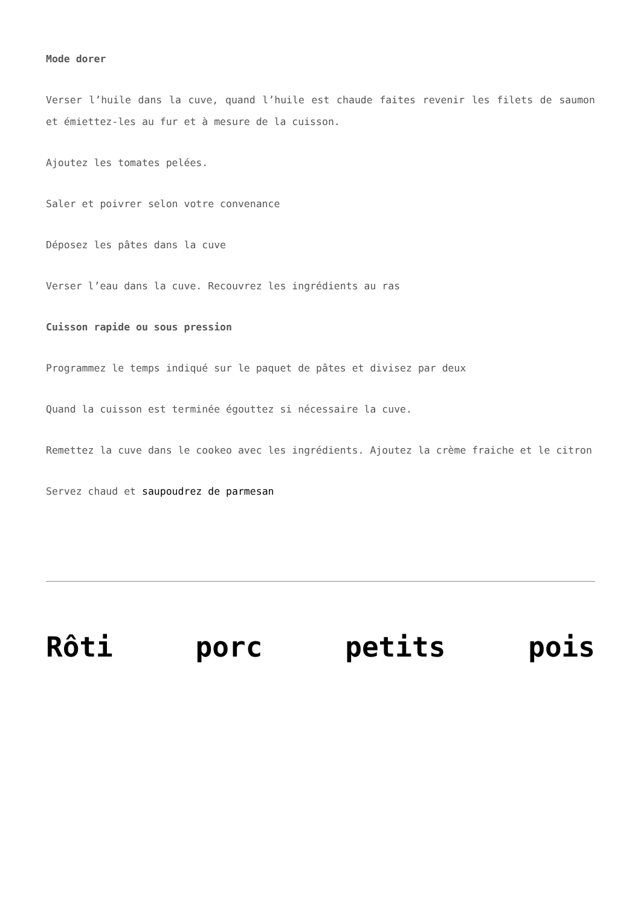Mode dorer
Verser l’huile dans la cuve, quand l’huile est chaude faites revenir les filets de saumon et émiettez-les au fur et à mesure de la cuisson.
Ajoutez les tomates pelées.
Saler et poivrer selon votre convenance
Déposez les pâtes dans la cuve
Verser l’eau dans la cuve. Recouvrez les ingrédients au ras
Cuisson rapide ou sous pression
Programmez le temps indiqué sur le paquet de pâtes et divisez par deux
Quand la cuisson est terminée égouttez si nécessaire la cuve.
Remettez la cuve dans le cookeo avec les ingrédients. Ajoutez la crème fraiche et le citron
Servez chaud et saupoudrez de parmesan
Rôti porc petits pois